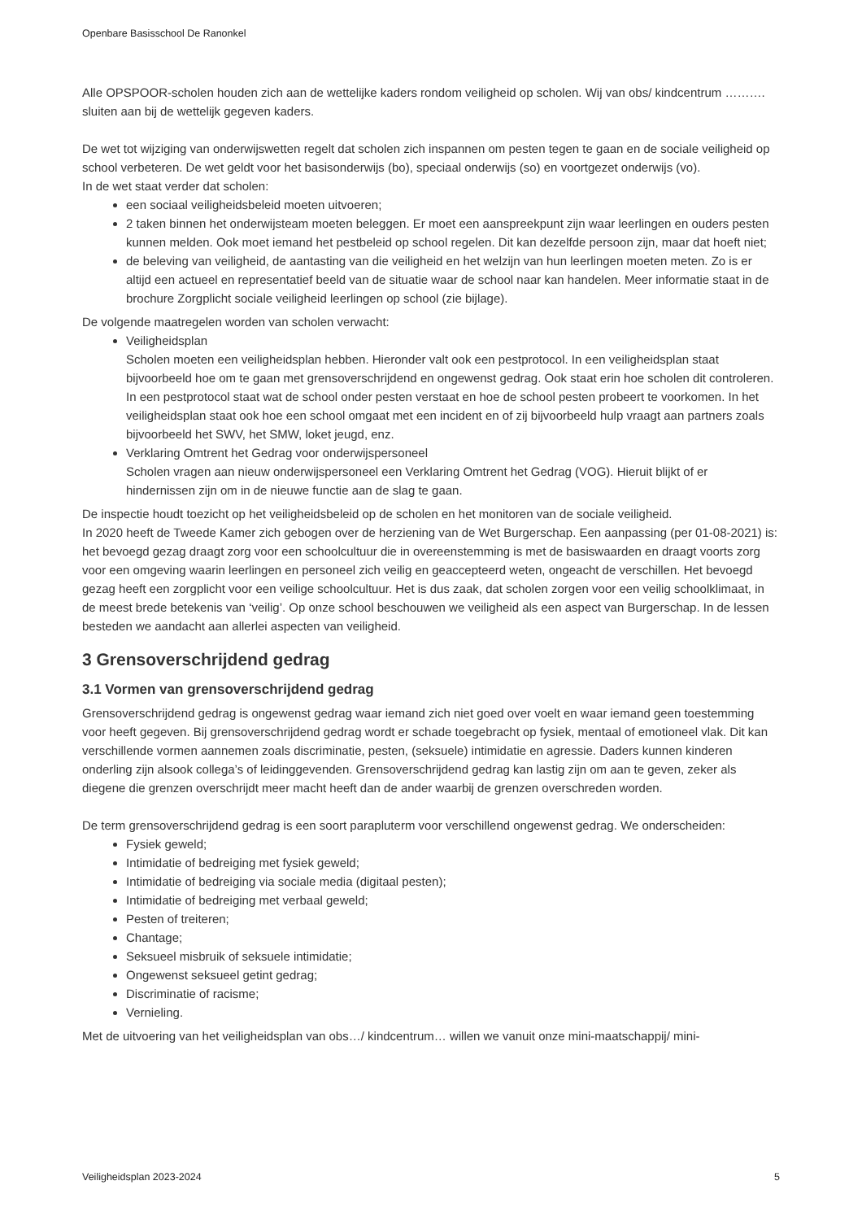Openbare Basisschool De Ranonkel
Alle OPSPOOR-scholen houden zich aan de wettelijke kaders rondom veiligheid op scholen. Wij van obs/ kindcentrum ………. sluiten aan bij de wettelijk gegeven kaders.
De wet tot wijziging van onderwijswetten regelt dat scholen zich inspannen om pesten tegen te gaan en de sociale veiligheid op school verbeteren. De wet geldt voor het basisonderwijs (bo), speciaal onderwijs (so) en voortgezet onderwijs (vo).
In de wet staat verder dat scholen:
een sociaal veiligheidsbeleid moeten uitvoeren;
2 taken binnen het onderwijsteam moeten beleggen. Er moet een aanspreekpunt zijn waar leerlingen en ouders pesten kunnen melden. Ook moet iemand het pestbeleid op school regelen. Dit kan dezelfde persoon zijn, maar dat hoeft niet;
de beleving van veiligheid, de aantasting van die veiligheid en het welzijn van hun leerlingen moeten meten. Zo is er altijd een actueel en representatief beeld van de situatie waar de school naar kan handelen. Meer informatie staat in de brochure Zorgplicht sociale veiligheid leerlingen op school (zie bijlage).
De volgende maatregelen worden van scholen verwacht:
Veiligheidsplan
Scholen moeten een veiligheidsplan hebben. Hieronder valt ook een pestprotocol. In een veiligheidsplan staat bijvoorbeeld hoe om te gaan met grensoverschrijdend en ongewenst gedrag. Ook staat erin hoe scholen dit controleren. In een pestprotocol staat wat de school onder pesten verstaat en hoe de school pesten probeert te voorkomen. In het veiligheidsplan staat ook hoe een school omgaat met een incident en of zij bijvoorbeeld hulp vraagt aan partners zoals bijvoorbeeld het SWV, het SMW, loket jeugd, enz.
Verklaring Omtrent het Gedrag voor onderwijspersoneel
Scholen vragen aan nieuw onderwijspersoneel een Verklaring Omtrent het Gedrag (VOG). Hieruit blijkt of er hindernissen zijn om in de nieuwe functie aan de slag te gaan.
De inspectie houdt toezicht op het veiligheidsbeleid op de scholen en het monitoren van de sociale veiligheid.
In 2020 heeft de Tweede Kamer zich gebogen over de herziening van de Wet Burgerschap. Een aanpassing (per 01-08-2021) is: het bevoegd gezag draagt zorg voor een schoolcultuur die in overeenstemming is met de basiswaarden en draagt voorts zorg voor een omgeving waarin leerlingen en personeel zich veilig en geaccepteerd weten, ongeacht de verschillen. Het bevoegd gezag heeft een zorgplicht voor een veilige schoolcultuur. Het is dus zaak, dat scholen zorgen voor een veilig schoolklimaat, in de meest brede betekenis van ‘veilig’. Op onze school beschouwen we veiligheid als een aspect van Burgerschap. In de lessen besteden we aandacht aan allerlei aspecten van veiligheid.
3 Grensoverschrijdend gedrag
3.1 Vormen van grensoverschrijdend gedrag
Grensoverschrijdend gedrag is ongewenst gedrag waar iemand zich niet goed over voelt en waar iemand geen toestemming voor heeft gegeven. Bij grensoverschrijdend gedrag wordt er schade toegebracht op fysiek, mentaal of emotioneel vlak. Dit kan verschillende vormen aannemen zoals discriminatie, pesten, (seksuele) intimidatie en agressie. Daders kunnen kinderen onderling zijn alsook collega’s of leidinggevenden. Grensoverschrijdend gedrag kan lastig zijn om aan te geven, zeker als diegene die grenzen overschrijdt meer macht heeft dan de ander waarbij de grenzen overschreden worden.
De term grensoverschrijdend gedrag is een soort parapluterm voor verschillend ongewenst gedrag. We onderscheiden:
Fysiek geweld;
Intimidatie of bedreiging met fysiek geweld;
Intimidatie of bedreiging via sociale media (digitaal pesten);
Intimidatie of bedreiging met verbaal geweld;
Pesten of treiteren;
Chantage;
Seksueel misbruik of seksuele intimidatie;
Ongewenst seksueel getint gedrag;
Discriminatie of racisme;
Vernieling.
Met de uitvoering van het veiligheidsplan van obs…/ kindcentrum… willen we vanuit onze mini-maatschappij/ mini-
Veiligheidsplan 2023-2024 5